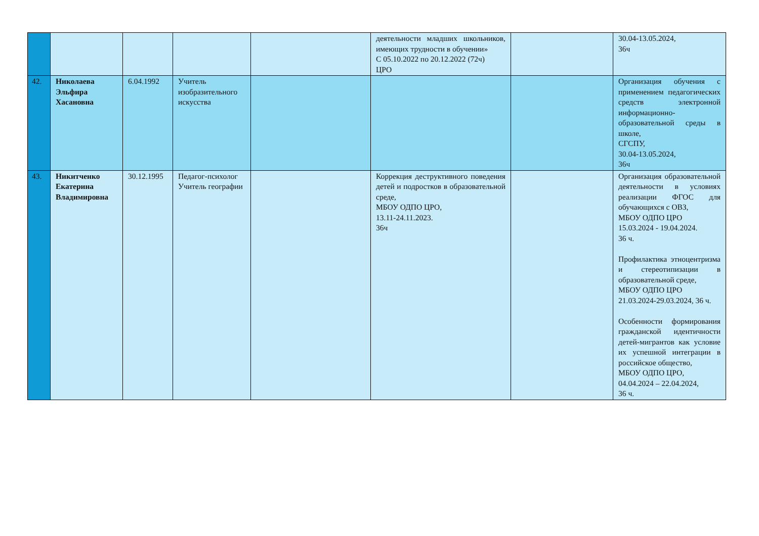| | | | | | деятельности младших школьников, имеющих трудности в обучении» С 05.10.2022 по 20.12.2022 (72ч) ЦРО | | 30.04-13.05.2024, 36ч |
| 42. | Николаева Эльфира Хасановна | 6.04.1992 | Учитель изобразительного искусства | | | | Организация обучения с применением педагогических средств электронной информационно-образовательной среды в школе, СГСПУ, 30.04-13.05.2024, 36ч |
| 43. | Никитченко Екатерина Владимировна | 30.12.1995 | Педагог-психолог Учитель географии | | Коррекция деструктивного поведения детей и подростков в образовательной среде, МБОУ ОДПО ЦРО, 13.11-24.11.2023. 36ч | | Организация образовательной деятельности в условиях реализации ФГОС для обучающихся с ОВЗ, МБОУ ОДПО ЦРО 15.03.2024 - 19.04.2024. 36 ч. Профилактика этноцентризма и стереотипизации в образовательной среде, МБОУ ОДПО ЦРО 21.03.2024-29.03.2024, 36 ч. Особенности формирования гражданской идентичности детей-мигрантов как условие их успешной интеграции в российское общество, МБОУ ОДПО ЦРО, 04.04.2024 – 22.04.2024, 36 ч. |